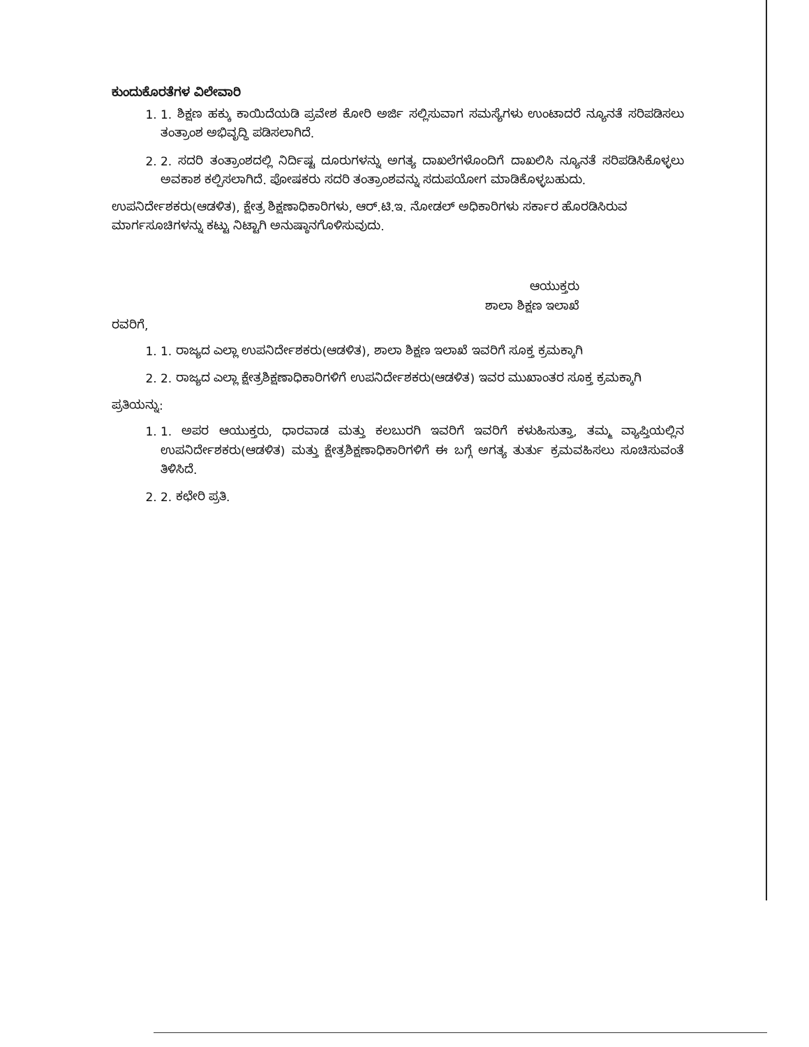ಕುಂದುಕೊರತೆಗಳ ವಿಲೇವಾರಿ
1. 1. ಶಿಕ್ಷಣ ಹಕ್ಕು ಕಾಯಿದೆಯಡಿ ಪ್ರವೇಶ ಕೋರಿ ಅರ್ಜಿ ಸಲ್ಲಿಸುವಾಗ ಸಮಸ್ಯೆಗಳು ಉಂಟಾದರೆ ನ್ಯೂನತೆ ಸರಿಪಡಿಸಲು ತಂತ್ರಾಂಶ ಅಭಿವೃದ್ಧಿ ಪಡಿಸಲಾಗಿದೆ.
2. 2. ಸದರಿ ತಂತ್ರಾಂಶದಲ್ಲಿ ನಿರ್ದಿಷ್ಟ ದೂರುಗಳನ್ನು ಅಗತ್ಯ ದಾಖಲೆಗಳೊಂದಿಗೆ ದಾಖಲಿಸಿ ನ್ಯೂನತೆ ಸರಿಪಡಿಸಿಕೊಳ್ಳಲು ಅವಕಾಶ ಕಲ್ಪಿಸಲಾಗಿದೆ. ಪೋಷಕರು ಸದರಿ ತಂತ್ರಾಂಶವನ್ನು ಸದುಪಯೋಗ ಮಾಡಿಕೊಳ್ಳಬಹುದು.
ಉಪನಿರ್ದೇಶಕರು(ಆಡಳಿತ), ಕ್ಷೇತ್ರ ಶಿಕ್ಷಣಾಧಿಕಾರಿಗಳು, ಆರ್.ಟಿ.ಇ. ನೋಡಲ್ ಅಧಿಕಾರಿಗಳು ಸರ್ಕಾರ ಹೊರಡಿಸಿರುವ ಮಾರ್ಗಸೂಚಿಗಳನ್ನು ಕಟ್ಟು ನಿಟ್ಟಾಗಿ ಅನುಷ್ಠಾನಗೊಳಿಸುವುದು.
ಆಯುಕ್ತರು
ಶಾಲಾ ಶಿಕ್ಷಣ ಇಲಾಖೆ
ರವರಿಗೆ,
1. 1. ರಾಜ್ಯದ ಎಲ್ಲಾ ಉಪನಿರ್ದೇಶಕರು(ಆಡಳಿತ), ಶಾಲಾ ಶಿಕ್ಷಣ ಇಲಾಖೆ ಇವರಿಗೆ ಸೂಕ್ತ ಕ್ರಮಕ್ಕಾಗಿ
2. 2. ರಾಜ್ಯದ ಎಲ್ಲಾ ಕ್ಷೇತ್ರಶಿಕ್ಷಣಾಧಿಕಾರಿಗಳಿಗೆ ಉಪನಿರ್ದೇಶಕರು(ಆಡಳಿತ) ಇವರ ಮುಖಾಂತರ ಸೂಕ್ತ ಕ್ರಮಕ್ಕಾಗಿ
ಪ್ರತಿಯನ್ನು:
1. 1. ಅಪರ ಆಯುಕ್ತರು, ಧಾರವಾಡ ಮತ್ತು ಕಲಬುರಗಿ ಇವರಿಗೆ ಇವರಿಗೆ ಕಳುಹಿಸುತ್ತಾ, ತಮ್ಮ ವ್ಯಾಪ್ತಿಯಲ್ಲಿನ ಉಪನಿರ್ದೇಶಕರು(ಆಡಳಿತ) ಮತ್ತು ಕ್ಷೇತ್ರಶಿಕ್ಷಣಾಧಿಕಾರಿಗಳಿಗೆ ಈ ಬಗ್ಗೆ ಅಗತ್ಯ ತುರ್ತು ಕ್ರಮವಹಿಸಲು ಸೂಚಿಸುವಂತೆ ತಿಳಿಸಿದೆ.
2. 2. ಕಛೇರಿ ಪ್ರತಿ.